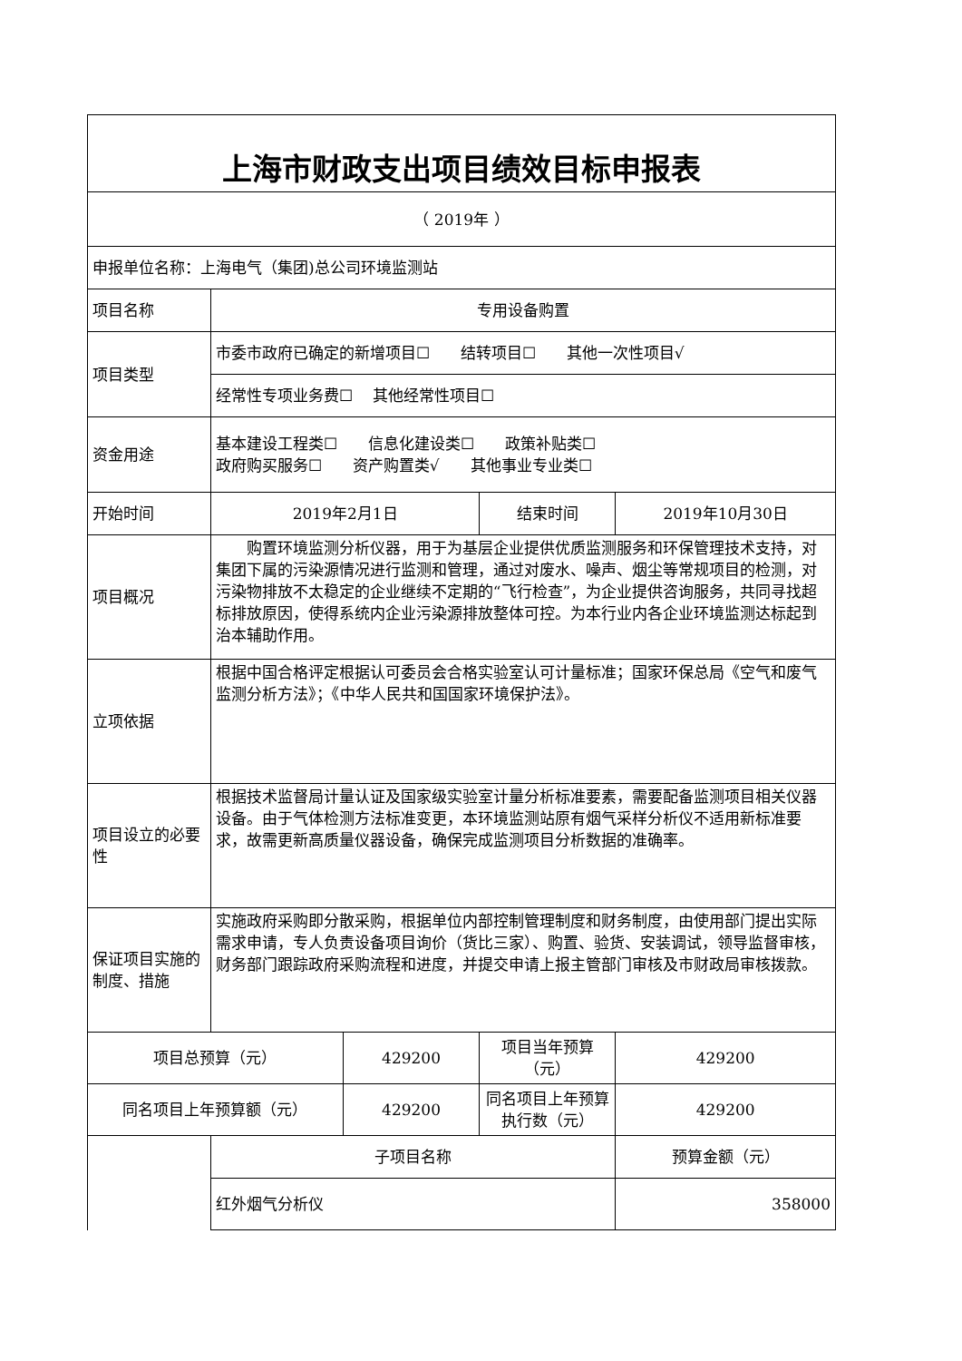| 上海市财政支出项目绩效目标申报表 | | | | |
| （ 2019年 ） | | | | |
| 申报单位名称：上海电气（集团)总公司环境监测站 | | | | |
| 项目名称 | 专用设备购置 | | | |
| 项目类型 | 市委市政府已确定的新增项目☐ 结转项目☐ 其他一次性项目√ | | | |
| | 经常性专项业务费☐ 其他经常性项目☐ | | | |
| 资金用途 | 基本建设工程类☐ 信息化建设类☐ 政策补贴类☐ 政府购买服务☐ 资产购置类√ 其他事业专业类☐ | | | |
| 开始时间 | 2019年2月1日 | | 结束时间 | 2019年10月30日 |
| 项目概况 | 购置环境监测分析仪器，用于为基层企业提供优质监测服务和环保管理技术支持，对集团下属的污染源情况进行监测和管理，通过对废水、噪声、烟尘等常规项目的检测，对污染物排放不太稳定的企业继续不定期的“飞行检查”，为企业提供咨询服务，共同寻找超标排放原因，使得系统内企业污染源排放整体可控。为本行业内各企业环境监测达标起到治本辅助作用。 | | | |
| 立项依据 | 根据中国合格评定根据认可委员会合格实验室认可计量标准；国家环保总局《空气和废气监测分析方法》；《中华人民共和国国家环境保护法》。 | | | |
| 项目设立的必要性 | 根据技术监督局计量认证及国家级实验室计量分析标准要素，需要配备监测项目相关仪器设备。由于气体检测方法标准变更，本环境监测站原有烟气采样分析仪不适用新标准要求，故需更新高质量仪器设备，确保完成监测项目分析数据的准确率。 | | | |
| 保证项目实施的制度、措施 | 实施政府采购即分散采购，根据单位内部控制管理制度和财务制度，由使用部门提出实际需求申请，专人负责设备项目询价（货比三家）、购置、验货、安装调试，领导监督审核，财务部门跟踪政府采购流程和进度，并提交申请上报主管部门审核及市财政局审核拨款。 | | | |
| 项目总预算（元） | | 429200 | 项目当年预算（元） | 429200 |
| 同名项目上年预算额（元） | | 429200 | 同名项目上年预算执行数（元） | 429200 |
| | 子项目名称 | | | 预算金额（元） |
| | 红外烟气分析仪 | | | 358000 |